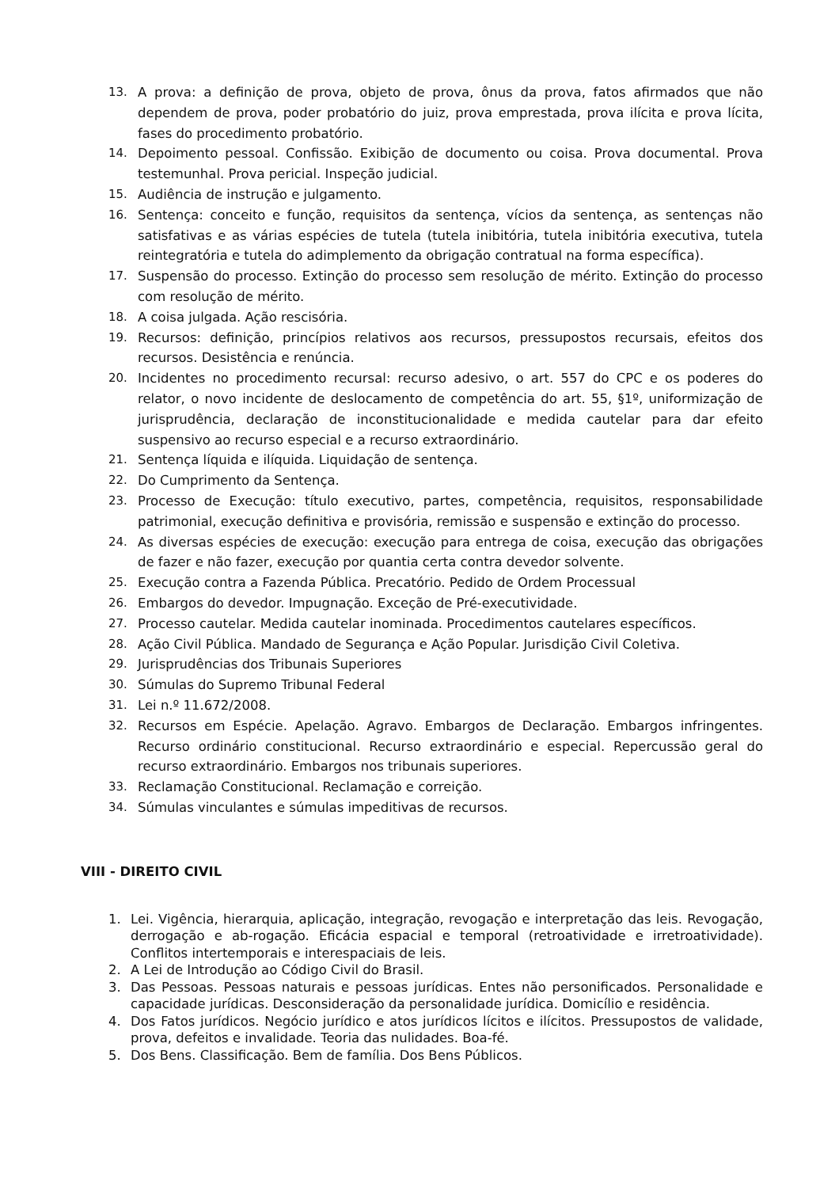13. A prova: a definição de prova, objeto de prova, ônus da prova, fatos afirmados que não dependem de prova, poder probatório do juiz, prova emprestada, prova ilícita e prova lícita, fases do procedimento probatório.
14. Depoimento pessoal. Confissão. Exibição de documento ou coisa. Prova documental. Prova testemunhal. Prova pericial. Inspeção judicial.
15. Audiência de instrução e julgamento.
16. Sentença: conceito e função, requisitos da sentença, vícios da sentença, as sentenças não satisfativas e as várias espécies de tutela (tutela inibitória, tutela inibitória executiva, tutela reintegratória e tutela do adimplemento da obrigação contratual na forma específica).
17. Suspensão do processo. Extinção do processo sem resolução de mérito. Extinção do processo com resolução de mérito.
18. A coisa julgada. Ação rescisória.
19. Recursos: definição, princípios relativos aos recursos, pressupostos recursais, efeitos dos recursos. Desistência e renúncia.
20. Incidentes no procedimento recursal: recurso adesivo, o art. 557 do CPC e os poderes do relator, o novo incidente de deslocamento de competência do art. 55, §1º, uniformização de jurisprudência, declaração de inconstitucionalidade e medida cautelar para dar efeito suspensivo ao recurso especial e a recurso extraordinário.
21. Sentença líquida e ilíquida. Liquidação de sentença.
22. Do Cumprimento da Sentença.
23. Processo de Execução: título executivo, partes, competência, requisitos, responsabilidade patrimonial, execução definitiva e provisória, remissão e suspensão e extinção do processo.
24. As diversas espécies de execução: execução para entrega de coisa, execução das obrigações de fazer e não fazer, execução por quantia certa contra devedor solvente.
25. Execução contra a Fazenda Pública. Precatório. Pedido de Ordem Processual
26. Embargos do devedor. Impugnação. Exceção de Pré-executividade.
27. Processo cautelar. Medida cautelar inominada. Procedimentos cautelares específicos.
28. Ação Civil Pública. Mandado de Segurança e Ação Popular. Jurisdição Civil Coletiva.
29. Jurisprudências dos Tribunais Superiores
30. Súmulas do Supremo Tribunal Federal
31. Lei n.º 11.672/2008.
32. Recursos em Espécie. Apelação. Agravo. Embargos de Declaração. Embargos infringentes. Recurso ordinário constitucional. Recurso extraordinário e especial. Repercussão geral do recurso extraordinário. Embargos nos tribunais superiores.
33. Reclamação Constitucional. Reclamação e correição.
34. Súmulas vinculantes e súmulas impeditivas de recursos.
VIII - DIREITO CIVIL
1. Lei. Vigência, hierarquia, aplicação, integração, revogação e interpretação das leis. Revogação, derrogação e ab-rogação. Eficácia espacial e temporal (retroatividade e irretroatividade). Conflitos intertemporais e interespaciais de leis.
2. A Lei de Introdução ao Código Civil do Brasil.
3. Das Pessoas. Pessoas naturais e pessoas jurídicas. Entes não personificados. Personalidade e capacidade jurídicas. Desconsideração da personalidade jurídica. Domicílio e residência.
4. Dos Fatos jurídicos. Negócio jurídico e atos jurídicos lícitos e ilícitos. Pressupostos de validade, prova, defeitos e invalidade. Teoria das nulidades. Boa-fé.
5. Dos Bens. Classificação. Bem de família. Dos Bens Públicos.